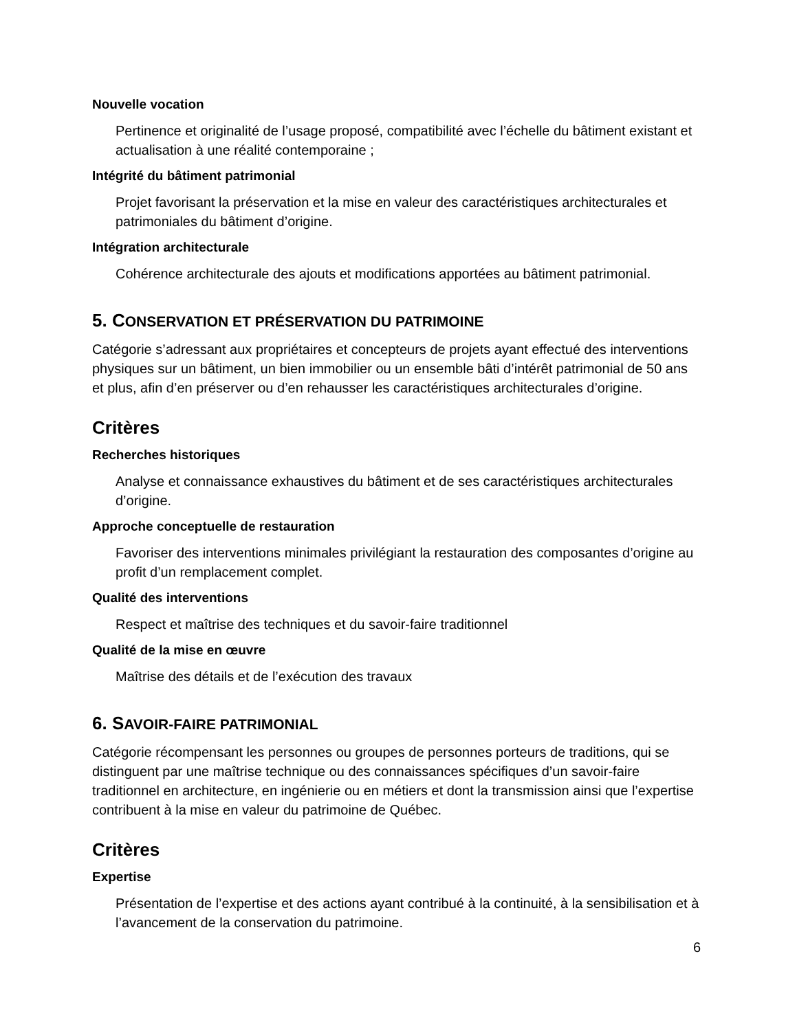Nouvelle vocation
Pertinence et originalité de l’usage proposé, compatibilité avec l’échelle du bâtiment existant et actualisation à une réalité contemporaine ;
Intégrité du bâtiment patrimonial
Projet favorisant la préservation et la mise en valeur des caractéristiques architecturales et patrimoniales du bâtiment d’origine.
Intégration architecturale
Cohérence architecturale des ajouts et modifications apportées au bâtiment patrimonial.
5. CONSERVATION ET PRÉSERVATION DU PATRIMOINE
Catégorie s’adressant aux propriétaires et concepteurs de projets ayant effectué des interventions physiques sur un bâtiment, un bien immobilier ou un ensemble bâti d’intérêt patrimonial de 50 ans et plus, afin d’en préserver ou d’en rehausser les caractéristiques architecturales d’origine.
Critères
Recherches historiques
Analyse et connaissance exhaustives du bâtiment et de ses caractéristiques architecturales d’origine.
Approche conceptuelle de restauration
Favoriser des interventions minimales privilégiant la restauration des composantes d’origine au profit d’un remplacement complet.
Qualité des interventions
Respect et maîtrise des techniques et du savoir-faire traditionnel
Qualité de la mise en œuvre
Maîtrise des détails et de l’exécution des travaux
6. SAVOIR-FAIRE PATRIMONIAL
Catégorie récompensant les personnes ou groupes de personnes porteurs de traditions, qui se distinguent par une maîtrise technique ou des connaissances spécifiques d’un savoir-faire traditionnel en architecture, en ingénierie ou en métiers et dont la transmission ainsi que l’expertise contribuent à la mise en valeur du patrimoine de Québec.
Critères
Expertise
Présentation de l’expertise et des actions ayant contribué à la continuité, à la sensibilisation et à l’avancement de la conservation du patrimoine.
6